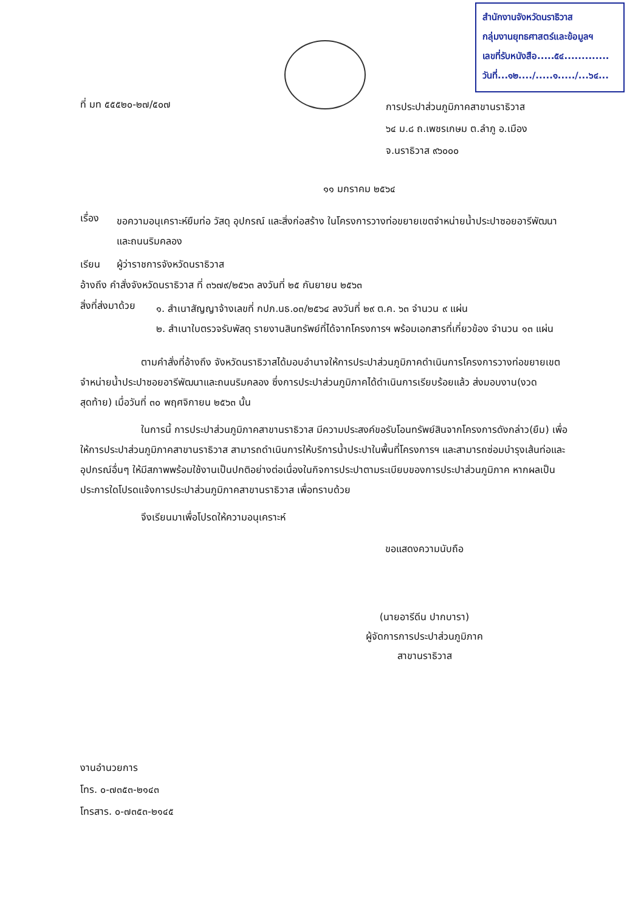สำนักงานจังหวัดนราธิวาส
กลุ่มงานยุทธศาสตร์และข้อมูลฯ
เลขที่รับหนังสือ.....๕๔.............
วันที่...๑๒..../.....๑...../...๖๔...
ที่ มท ๕๕๕๒๐-๒๗/๕๐๗
การประปาส่วนภูมิภาคสาขานราธิวาส
๖๔ ม.๘ ถ.เพชรเกษม ต.ลำภู อ.เมือง
จ.นราธิวาส ๙๖๐๐๐
๑๑ มกราคม ๒๕๖๔
เรื่อง
ขอความอนุเคราะห์ยืมท่อ วัสดุ อุปกรณ์ และสิ่งก่อสร้าง ในโครงการวางท่อขยายเขตจำหน่ายน้ำประปาซอยอารีพัฒนาและถนนริมคลอง
เรียน ผู้ว่าราชการจังหวัดนราธิวาส
อ้างถึง คำสั่งจังหวัดนราธิวาส ที่ ๓๖๗๙/๒๕๖๓ ลงวันที่ ๒๕ กันยายน ๒๕๖๓
สิ่งที่ส่งมาด้วย
๑. สำเนาสัญญาจ้างเลขที่ กปภ.นธ.๐๓/๒๕๖๔ ลงวันที่ ๒๙ ต.ค. ๖๓ จำนวน ๙ แผ่น
๒. สำเนาใบตรวจรับพัสดุ รายงานสินทรัพย์ที่ได้จากโครงการฯ พร้อมเอกสารที่เกี่ยวข้อง จำนวน ๑๓ แผ่น
ตามคำสั่งที่อ้างถึง จังหวัดนราธิวาสได้มอบอำนาจให้การประปาส่วนภูมิภาคดำเนินการโครงการวางท่อขยายเขตจำหน่ายน้ำประปาซอยอารีพัฒนาและถนนริมคลอง ซึ่งการประปาส่วนภูมิภาคได้ดำเนินการเรียบร้อยแล้ว ส่งมอบงาน(งวดสุดท้าย) เมื่อวันที่ ๓๐ พฤศจิกายน ๒๕๖๓ นั้น
ในการนี้ การประปาส่วนภูมิภาคสาขานราธิวาส มีความประสงค์ขอรับโอนทรัพย์สินจากโครงการดังกล่าว(ยืม) เพื่อให้การประปาส่วนภูมิภาคสาขานราธิวาส สามารถดำเนินการให้บริการน้ำประปาในพื้นที่โครงการฯ และสามารถซ่อมบำรุงเส้นท่อและอุปกรณ์อื่นๆ ให้มีสภาพพร้อมใช้งานเป็นปกติอย่างต่อเนื่องในกิจการประปาตามระเบียบของการประปาส่วนภูมิภาค หากผลเป็นประการใดโปรดแจ้งการประปาส่วนภูมิภาคสาขานราธิวาส เพื่อทราบด้วย
จึงเรียนมาเพื่อโปรดให้ความอนุเคราะห์
ขอแสดงความนับถือ
(นายอารีดีน ปากบารา)
ผู้จัดการการประปาส่วนภูมิภาค
สาขานราธิวาส
งานอำนวยการ
โทร. ๐-๗๓๕๓-๒๑๔๓
โทรสาร. ๐-๗๓๕๓-๒๑๔๕